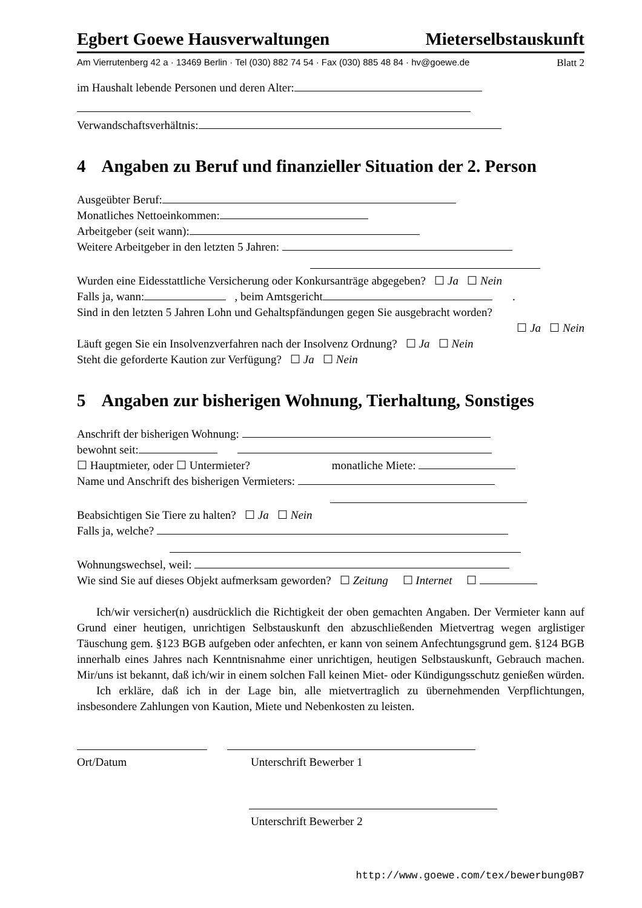Egbert Goewe Hausverwaltungen Mieterselbstauskunft
Am Vierrutenberg 42 a · 13469 Berlin · Tel (030) 882 74 54 · Fax (030) 885 48 84 · hv@goewe.de Blatt 2
im Haushalt lebende Personen und deren Alter:
Verwandschaftsverhältnis:
4 Angaben zu Beruf und finanzieller Situation der 2. Person
Ausgeübter Beruf:
Monatliches Nettoeinkommen:
Arbeitgeber (seit wann):
Weitere Arbeitgeber in den letzten 5 Jahren:
Wurden eine Eidesstattliche Versicherung oder Konkursanträge abgegeben? ☐ Ja ☐ Nein
Falls ja, wann: , beim Amtsgericht .
Sind in den letzten 5 Jahren Lohn und Gehaltspfändungen gegen Sie ausgebracht worden?
☐ Ja ☐ Nein
Läuft gegen Sie ein Insolvenzverfahren nach der Insolvenz Ordnung? ☐ Ja ☐ Nein
Steht die geforderte Kaution zur Verfügung? ☐ Ja ☐ Nein
5 Angaben zur bisherigen Wohnung, Tierhaltung, Sonstiges
Anschrift der bisherigen Wohnung:
bewohnt seit:
☐ Hauptmieter, oder ☐ Untermieter? monatliche Miete:
Name und Anschrift des bisherigen Vermieters:
Beabsichtigen Sie Tiere zu halten? ☐ Ja ☐ Nein
Falls ja, welche?
Wohnungswechsel, weil:
Wie sind Sie auf dieses Objekt aufmerksam geworden? ☐ Zeitung ☐ Internet ☐
Ich/wir versicher(n) ausdrücklich die Richtigkeit der oben gemachten Angaben. Der Vermieter kann auf Grund einer heutigen, unrichtigen Selbstauskunft den abzuschließenden Mietvertrag wegen arglistiger Täuschung gem. §123 BGB aufgeben oder anfechten, er kann von seinem Anfechtungsgrund gem. §124 BGB innerhalb eines Jahres nach Kenntnisnahme einer unrichtigen, heutigen Selbstauskunft, Gebrauch machen. Mir/uns ist bekannt, daß ich/wir in einem solchen Fall keinen Miet- oder Kündigungsschutz genießen würden.
Ich erkläre, daß ich in der Lage bin, alle mietvertraglich zu übernehmenden Verpflichtungen, insbesondere Zahlungen von Kaution, Miete und Nebenkosten zu leisten.
Ort/Datum Unterschrift Bewerber 1
Unterschrift Bewerber 2
http://www.goewe.com/tex/bewerbung0B7